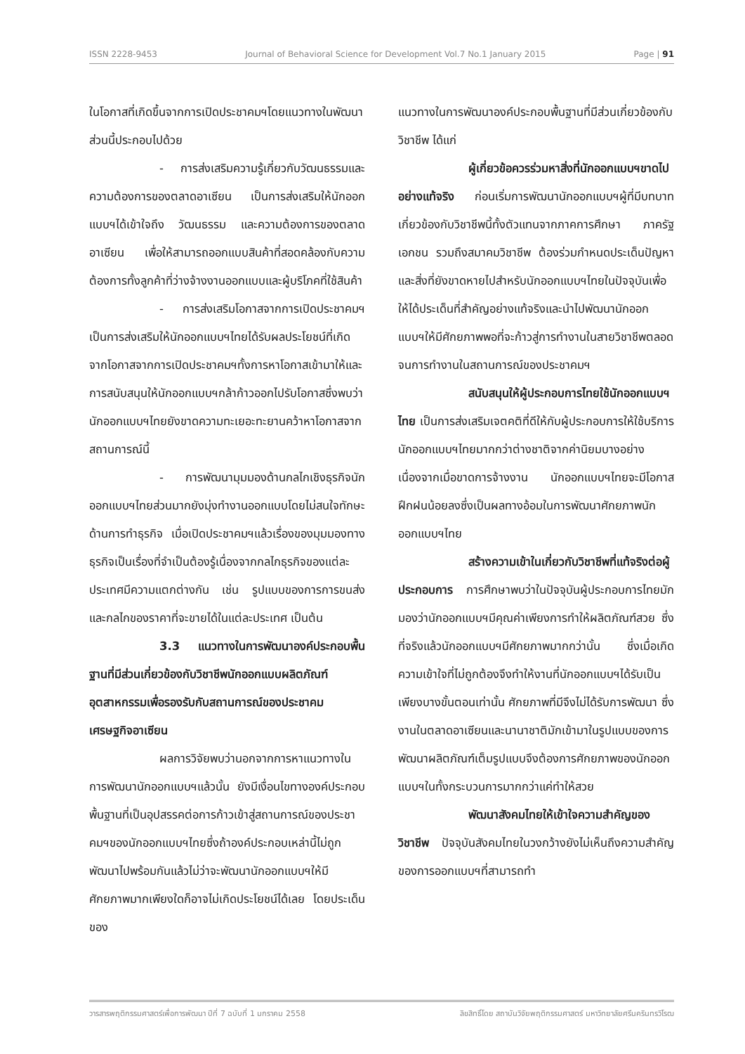ISSN 2228-9453 Journal of Behavioral Science for Development Vol.7 No.1 January 2015 Page | 91
ในโอกาสที่เกิดขึ้นจากการเปิดประชาคมฯโดยแนวทางในพัฒนาส่วนนี้ประกอบไปด้วย
- การส่งเสริมความรู้เกี่ยวกับวัฒนธรรมและความต้องการของตลาดอาเซียน เป็นการส่งเสริมให้นักออกแบบฯได้เข้าใจถึง วัฒนธรรม และความต้องการของตลาดอาเซียน เพื่อให้สามารถออกแบบสินค้าที่สอดคล้องกับความต้องการทั้งลูกค้าที่ว่างจ้างงานออกแบบและผู้บริโภคที่ใช้สินค้า
- การส่งเสริมโอกาสจากการเปิดประชาคมฯ เป็นการส่งเสริมให้นักออกแบบฯไทยได้รับผลประโยชน์ที่เกิดจากโอกาสจากการเปิดประชาคมฯทั้งการหาโอกาสเข้ามาให้และการสนับสนุนให้นักออกแบบฯกล้าก้าวออกไปรับโอกาสซึ่งพบว่านักออกแบบฯไทยยังขาดความทะเยอะทะยานคว้าหาโอกาสจากสถานการณ์นี้
- การพัฒนามุมมองด้านกลไกเชิงธุรกิจนักออกแบบฯไทยส่วนมากยังมุ่งทำงานออกแบบโดยไม่สนใจทักษะด้านการทำธุรกิจ เมื่อเปิดประชาคมฯแล้วเรื่องของมุมมองทางธุรกิจเป็นเรื่องที่จำเป็นต้องรู้เนื่องจากกลไกธุรกิจของแต่ละประเทศมีความแตกต่างกัน เช่น รูปแบบของการการขนส่ง และกลไกของราคาที่จะขายได้ในแต่ละประเทศ เป็นต้น
3.3 แนวทางในการพัฒนาองค์ประกอบพื้นฐานที่มีส่วนเกี่ยวข้องกับวิชาชีพนักออกแบบผลิตภัณฑ์อุตสาหกรรมเพื่อรองรับกับสถานการณ์ของประชาคมเศรษฐกิจอาเซียน
ผลการวิจัยพบว่านอกจากการหาแนวทางในการพัฒนานักออกแบบฯแล้วนั้น ยังมีเงื่อนไขทางองค์ประกอบพื้นฐานที่เป็นอุปสรรคต่อการก้าวเข้าสู่สถานการณ์ของประชาคมฯของนักออกแบบฯไทยซึ่งถ้าองค์ประกอบเหล่านี้ไม่ถูกพัฒนาไปพร้อมกันแล้วไม่ว่าจะพัฒนานักออกแบบฯให้มีศักยภาพมากเพียงใดก็อาจไม่เกิดประโยชน์ได้เลย โดยประเด็นของ
แนวทางในการพัฒนาองค์ประกอบพื้นฐานที่มีส่วนเกี่ยวข้องกับวิชาชีพ ได้แก่
ผู้เกี่ยวข้อควรร่วมหาสิ่งที่นักออกแบบฯขาดไปอย่างแท้จริง ก่อนเริ่มการพัฒนานักออกแบบฯผู้ที่มีบทบาทเกี่ยวข้องกับวิชาชีพนี้ทั้งตัวแทนจากภาคการศึกษา ภาครัฐ เอกชน รวมถึงสมาคมวิชาชีพ ต้องร่วมกำหนดประเด็นปัญหาและสิ่งที่ยังขาดหายไปสำหรับนักออกแบบฯไทยในปัจจุบันเพื่อให้ได้ประเด็นที่สำคัญอย่างแท้จริงและนำไปพัฒนานักออกแบบฯให้มีศักยภาพพอที่จะก้าวสู่การทำงานในสายวิชาชีพตลอดจนการทำงานในสถานการณ์ของประชาคมฯ
สนับสนุนให้ผู้ประกอบการไทยใช้นักออกแบบฯไทย เป็นการส่งเสริมเจตคติที่ดีให้กับผู้ประกอบการให้ใช้บริการนักออกแบบฯไทยมากกว่าต่างชาติจากค่านิยมบางอย่างเนื่องจากเมื่อขาดการจ้างงาน นักออกแบบฯไทยจะมีโอกาสฝึกฝนน้อยลงซึ่งเป็นผลทางอ้อมในการพัฒนาศักยภาพนักออกแบบฯไทย
สร้างความเข้าในเกี่ยวกับวิชาชีพที่แท้จริงต่อผู้ประกอบการ การศึกษาพบว่าในปัจจุบันผู้ประกอบการไทยมักมองว่านักออกแบบฯมีคุณค่าเพียงการทำให้ผลิตภัณฑ์สวย ซึ่งที่จริงแล้วนักออกแบบฯมีศักยภาพมากกว่านั้น ซึ่งเมื่อเกิดความเข้าใจที่ไม่ถูกต้องจึงทำให้งานที่นักออกแบบฯได้รับเป็นเพียงบางขั้นตอนเท่านั้น ศักยภาพที่มีจึงไม่ได้รับการพัฒนา ซึ่งงานในตลาดอาเซียนและนานาชาติมักเข้ามาในรูปแบบของการพัฒนาผลิตภัณฑ์เต็มรูปแบบจึงต้องการศักยภาพของนักออกแบบฯในทั้งกระบวนการมากกว่าแค่ทำให้สวย
พัฒนาสังคมไทยให้เข้าใจความสำคัญของวิชาชีพ ปัจจุบันสังคมไทยในวงกว้างยังไม่เห็นถึงความสำคัญของการออกแบบฯที่สามารถทำ
วารสารพฤติกรรมศาสตร์เพื่อการพัฒนา ปีที่ 7 ฉบับที่ 1 มกราคม 2558 ลิขสิทธิ์โดย สถาบันวิจัยพฤติกรรมศาสตร์ มหาวิทยาลัยศรีนครินทรวิโรฒ